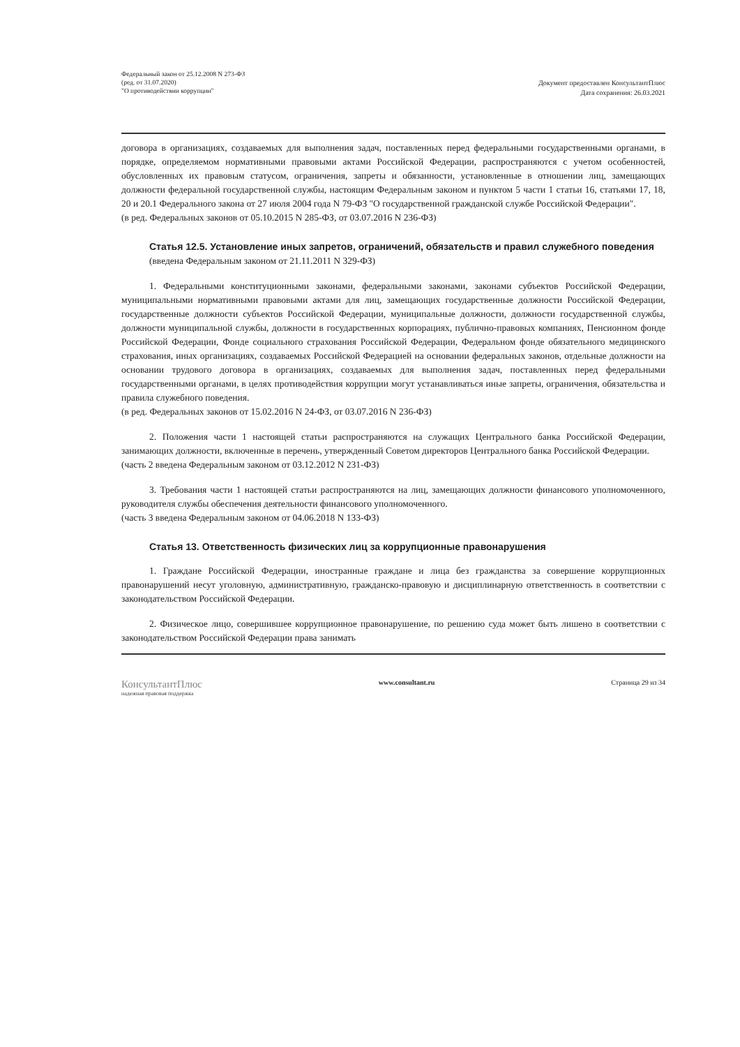Федеральный закон от 25.12.2008 N 273-ФЗ
(ред. от 31.07.2020)
"О противодействии коррупции"
Документ предоставлен КонсультантПлюс
Дата сохранения: 26.03.2021
договора в организациях, создаваемых для выполнения задач, поставленных перед федеральными государственными органами, в порядке, определяемом нормативными правовыми актами Российской Федерации, распространяются с учетом особенностей, обусловленных их правовым статусом, ограничения, запреты и обязанности, установленные в отношении лиц, замещающих должности федеральной государственной службы, настоящим Федеральным законом и пунктом 5 части 1 статьи 16, статьями 17, 18, 20 и 20.1 Федерального закона от 27 июля 2004 года N 79-ФЗ "О государственной гражданской службе Российской Федерации".
(в ред. Федеральных законов от 05.10.2015 N 285-ФЗ, от 03.07.2016 N 236-ФЗ)
Статья 12.5. Установление иных запретов, ограничений, обязательств и правил служебного поведения
(введена Федеральным законом от 21.11.2011 N 329-ФЗ)
1. Федеральными конституционными законами, федеральными законами, законами субъектов Российской Федерации, муниципальными нормативными правовыми актами для лиц, замещающих государственные должности Российской Федерации, государственные должности субъектов Российской Федерации, муниципальные должности, должности государственной службы, должности муниципальной службы, должности в государственных корпорациях, публично-правовых компаниях, Пенсионном фонде Российской Федерации, Фонде социального страхования Российской Федерации, Федеральном фонде обязательного медицинского страхования, иных организациях, создаваемых Российской Федерацией на основании федеральных законов, отдельные должности на основании трудового договора в организациях, создаваемых для выполнения задач, поставленных перед федеральными государственными органами, в целях противодействия коррупции могут устанавливаться иные запреты, ограничения, обязательства и правила служебного поведения.
(в ред. Федеральных законов от 15.02.2016 N 24-ФЗ, от 03.07.2016 N 236-ФЗ)
2. Положения части 1 настоящей статьи распространяются на служащих Центрального банка Российской Федерации, занимающих должности, включенные в перечень, утвержденный Советом директоров Центрального банка Российской Федерации.
(часть 2 введена Федеральным законом от 03.12.2012 N 231-ФЗ)
3. Требования части 1 настоящей статьи распространяются на лиц, замещающих должности финансового уполномоченного, руководителя службы обеспечения деятельности финансового уполномоченного.
(часть 3 введена Федеральным законом от 04.06.2018 N 133-ФЗ)
Статья 13. Ответственность физических лиц за коррупционные правонарушения
1. Граждане Российской Федерации, иностранные граждане и лица без гражданства за совершение коррупционных правонарушений несут уголовную, административную, гражданско-правовую и дисциплинарную ответственность в соответствии с законодательством Российской Федерации.
2. Физическое лицо, совершившее коррупционное правонарушение, по решению суда может быть лишено в соответствии с законодательством Российской Федерации права занимать
КонсультантПлюс
надежная правовая поддержка
www.consultant.ru Страница 29 из 34